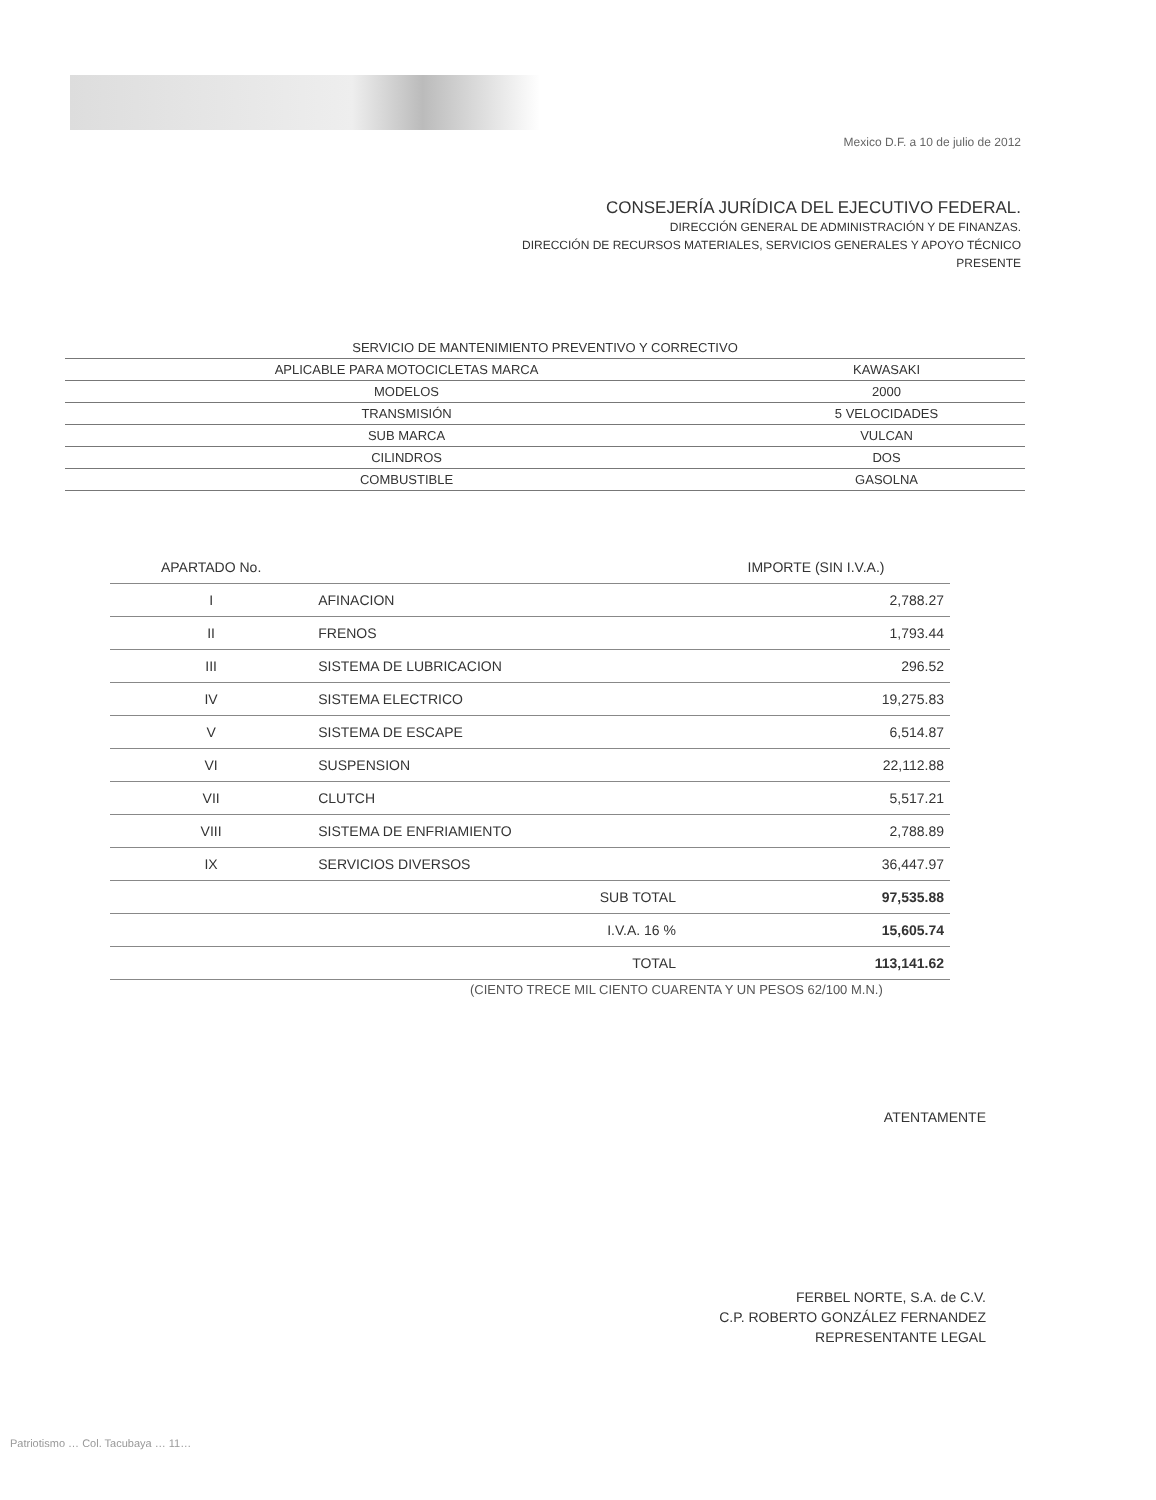Mexico D.F. a 10 de julio de 2012
CONSEJERÍA JURÍDICA DEL EJECUTIVO FEDERAL.
DIRECCIÓN GENERAL DE ADMINISTRACIÓN Y DE FINANZAS.
DIRECCIÓN DE RECURSOS MATERIALES, SERVICIOS GENERALES Y APOYO TÉCNICO
PRESENTE
| SERVICIO DE MANTENIMIENTO PREVENTIVO Y CORRECTIVO | |
| APLICABLE PARA MOTOCICLETAS MARCA | KAWASAKI |
| MODELOS | 2000 |
| TRANSMISIÓN | 5 VELOCIDADES |
| SUB MARCA | VULCAN |
| CILINDROS | DOS |
| COMBUSTIBLE | GASOLNA |
| APARTADO No. | | IMPORTE (SIN I.V.A.) |
| --- | --- | --- |
| I | AFINACION | 2,788.27 |
| II | FRENOS | 1,793.44 |
| III | SISTEMA DE LUBRICACION | 296.52 |
| IV | SISTEMA ELECTRICO | 19,275.83 |
| V | SISTEMA DE ESCAPE | 6,514.87 |
| VI | SUSPENSION | 22,112.88 |
| VII | CLUTCH | 5,517.21 |
| VIII | SISTEMA DE ENFRIAMIENTO | 2,788.89 |
| IX | SERVICIOS DIVERSOS | 36,447.97 |
| | SUB TOTAL | 97,535.88 |
| | I.V.A. 16 % | 15,605.74 |
| | TOTAL | 113,141.62 |
(CIENTO TRECE MIL CIENTO CUARENTA Y UN PESOS 62/100 M.N.)
ATENTAMENTE
FERBEL NORTE, S.A. de C.V.
C.P. ROBERTO GONZÁLEZ FERNANDEZ
REPRESENTANTE LEGAL
Patriotismo … Col. Tacubaya … 11…